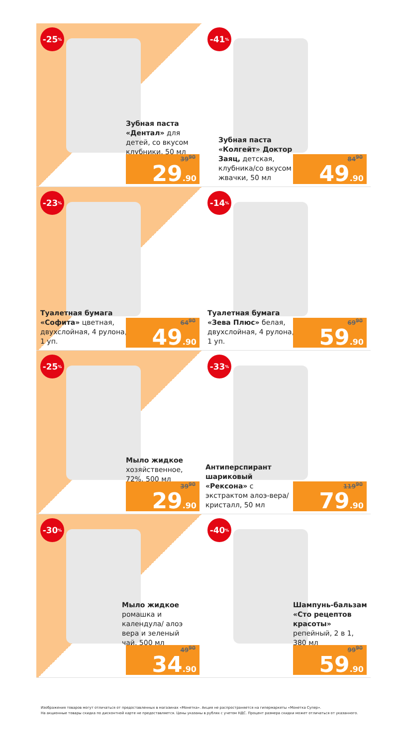-25%
Зубная паста «Дентал» для детей, со вкусом клубники, 50 мл
39<sup>90</sup>
29.90
-41%
Зубная паста «Колгейт» Доктор Заяц, детская, клубника/со вкусом жвачки, 50 мл
84<sup>90</sup>
49.90
-23%
Туалетная бумага «Софита» цветная, двухслойная, 4 рулона, 1 уп.
64<sup>90</sup>
49.90
-14%
Туалетная бумага «Зева Плюс» белая, двухслойная, 4 рулона, 1 уп.
69<sup>90</sup>
59.90
-25%
Мыло жидкое хозяйственное, 72%, 500 мл
39<sup>90</sup>
29.90
-33%
Антиперспирант шариковый «Рексона» с экстрактом алоэ-вера/ кристалл, 50 мл
119<sup>90</sup>
79.90
-30%
Мыло жидкое ромашка и календула/ алоэ вера и зеленый чай, 500 мл
49<sup>90</sup>
34.90
-40%
Шампунь-бальзам «Сто рецептов красоты» репейный, 2 в 1, 380 мл
99<sup>90</sup>
59.90
Изображения товаров могут отличаться от предоставленных в магазинах «Монетка». Акция не распространяется на гипермаркеты «Монетка Супер».
На акционные товары скидка по дисконтной карте не предоставляется. Цены указаны в рублях с учетом НДС. Процент размера скидки может отличаться от указанного.